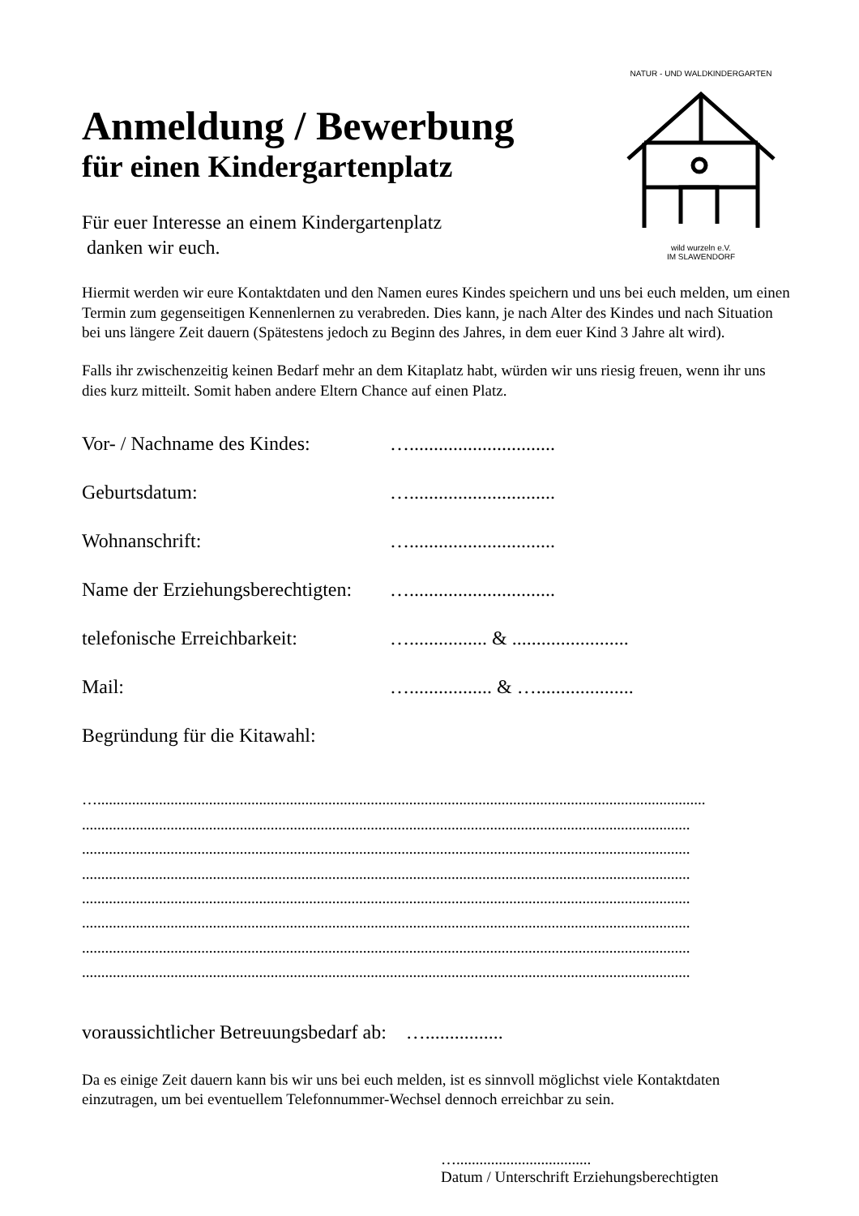NATUR - UND WALDKINDERGARTEN
wild wurzeln e.V.
IM SLAWENDORF
Anmeldung / Bewerbung
für einen Kindergartenplatz
Für euer Interesse an einem Kindergartenplatz
danken wir euch.
Hiermit werden wir eure Kontaktdaten und den Namen eures Kindes speichern und uns bei euch melden, um einen Termin zum gegenseitigen Kennenlernen zu verabreden. Dies kann, je nach Alter des Kindes und nach Situation bei uns längere Zeit dauern (Spätestens jedoch zu Beginn des Jahres, in dem euer Kind 3 Jahre alt wird).
Falls ihr zwischenzeitig keinen Bedarf mehr an dem Kitaplatz habt, würden wir uns riesig freuen, wenn ihr uns dies kurz mitteilt. Somit haben andere Eltern Chance auf einen Platz.
Vor- / Nachname des Kindes: …..............................
Geburtsdatum: …..............................
Wohnanschrift: …..............................
Name der Erziehungsberechtigten: …..............................
telefonische Erreichbarkeit: …................ & ........................
Mail: …................. & …....................
Begründung für die Kitawahl:
…..............................................................................................................................................................
..............................................................................................................................................................
..............................................................................................................................................................
..............................................................................................................................................................
..............................................................................................................................................................
..............................................................................................................................................................
..............................................................................................................................................................
..............................................................................................................................................................
voraussichtlicher Betreuungsbedarf ab: …................
Da es einige Zeit dauern kann bis wir uns bei euch melden, ist es sinnvoll möglichst viele Kontaktdaten einzutragen, um bei eventuellem Telefonnummer-Wechsel dennoch erreichbar zu sein.
…...................................
Datum / Unterschrift Erziehungsberechtigten